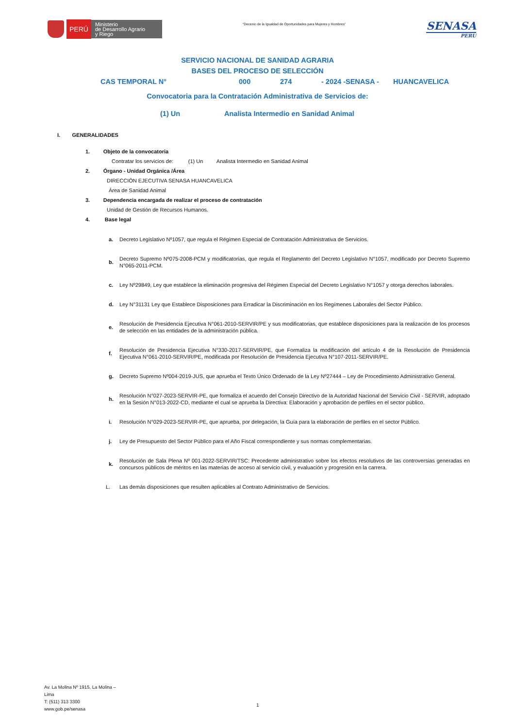PERÚ
Ministerio
de Desarrollo Agrario
y Riego
“Decenio de la Igualdad de Oportunidades para Mujeres y Hombres”
SENASA
PERU
SERVICIO NACIONAL DE SANIDAD AGRARIA
BASES DEL PROCESO DE SELECCIÓN
CAS TEMPORAL N° 000 274 - 2024 -SENASA - HUANCAVELICA
Convocatoria para la Contratación Administrativa de Servicios de:
(1) Un Analista Intermedio en Sanidad Animal
I. GENERALIDADES
1. Objeto de la convocatoria
Contratar los servicios de: (1) Un Analista Intermedio en Sanidad Animal
2. Órgano - Unidad Orgánica /Área
DIRECCIÓN EJECUTIVA SENASA HUANCAVELICA
Área de Sanidad Animal
3. Dependencia encargada de realizar el proceso de contratación
Unidad de Gestión de Recursos Humanos.
4. Base legal
a. Decreto Legislativo Nº1057, que regula el Régimen Especial de Contratación Administrativa de Servicios.
b. Decreto Supremo Nº075-2008-PCM y modificatorias, que regula el Reglamento del Decreto Legislativo N°1057, modificado por Decreto Supremo N°065-2011-PCM.
c. Ley Nº29849, Ley que establece la eliminación progresiva del Régimen Especial del Decreto Legislativo N°1057 y otorga derechos laborales.
d. Ley N°31131 Ley que Establece Disposiciones para Erradicar la Discriminación en los Regímenes Laborales del Sector Público.
e. Resolución de Presidencia Ejecutiva N°061-2010-SERVIR/PE y sus modificatorias, que establece disposiciones para la realización de los procesos de selección en las entidades de la administración pública.
f. Resolución de Presidencia Ejecutiva N°330-2017-SERVIR/PE, que Formaliza la modificación del artículo 4 de la Resolución de Presidencia Ejecutiva N°061-2010-SERVIR/PE, modificada por Resolución de Presidencia Ejecutiva N°107-2011-SERVIR/PE.
g. Decreto Supremo Nº004-2019-JUS, que aprueba el Texto Único Ordenado de la Ley Nº27444 – Ley de Procedimiento Administrativo General.
h. Resolución N°027-2023-SERVIR-PE, que formaliza el acuerdo del Consejo Directivo de la Autoridad Nacional del Servicio Civil - SERVIR, adoptado en la Sesión N°013-2022-CD, mediante el cual se aprueba la Directiva: Elaboración y aprobación de perfiles en el sector público.
i. Resolución N°029-2023-SERVIR-PE, que aprueba, por delegación, la Guía para la elaboración de perfiles en el sector Público.
j. Ley de Presupuesto del Sector Público para el Año Fiscal correspondiente y sus normas complementarias.
k. Resolución de Sala Plena Nº 001-2022-SERVIR/TSC: Precedente administrativo sobre los efectos resolutivos de las controversias generadas en concursos públicos de méritos en las materias de acceso al servicio civil, y evaluación y progresión en la carrera.
L. Las demás disposiciones que resulten aplicables al Contrato Administrativo de Servicios.
Av. La Molina Nº 1915, La Molina –
Lima
T: (511) 313 3300
www.gob.pe/senasa
1